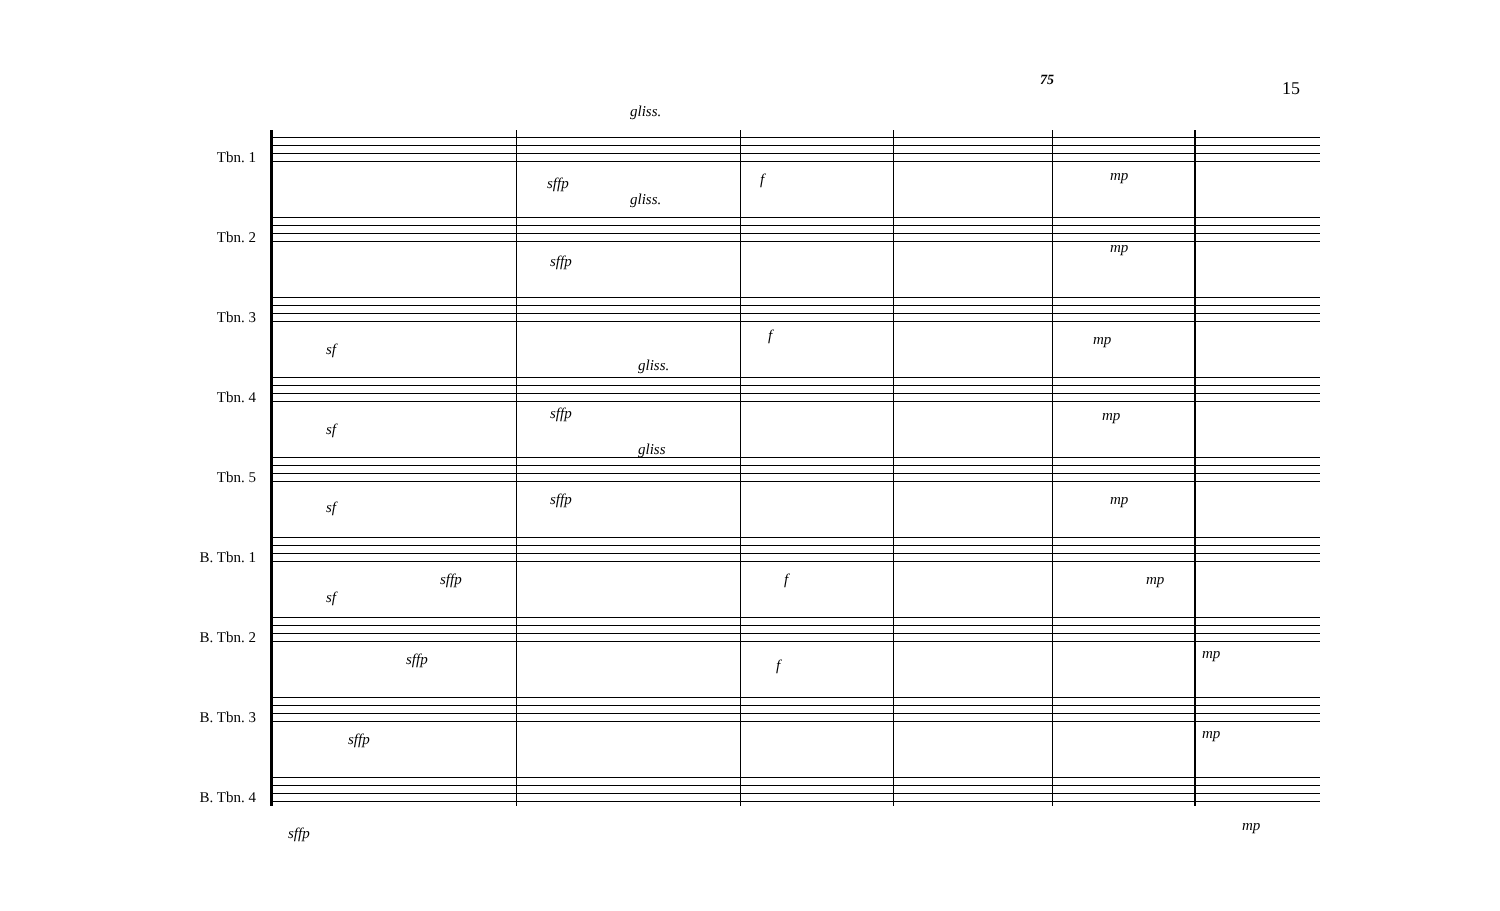15 75
Tbn. 1
sffp f mp
gliss.
Tbn. 2
sffp
mp
gliss.
Tbn. 3
sf
f mp
Tbn. 4
sf
sffp mp
gliss.
Tbn. 5
sf sffp mp
gliss
B. Tbn. 1
sf
sffp f mp
B. Tbn. 2
sffp f
mp
B. Tbn. 3
sffp mp
B. Tbn. 4
sffp mp